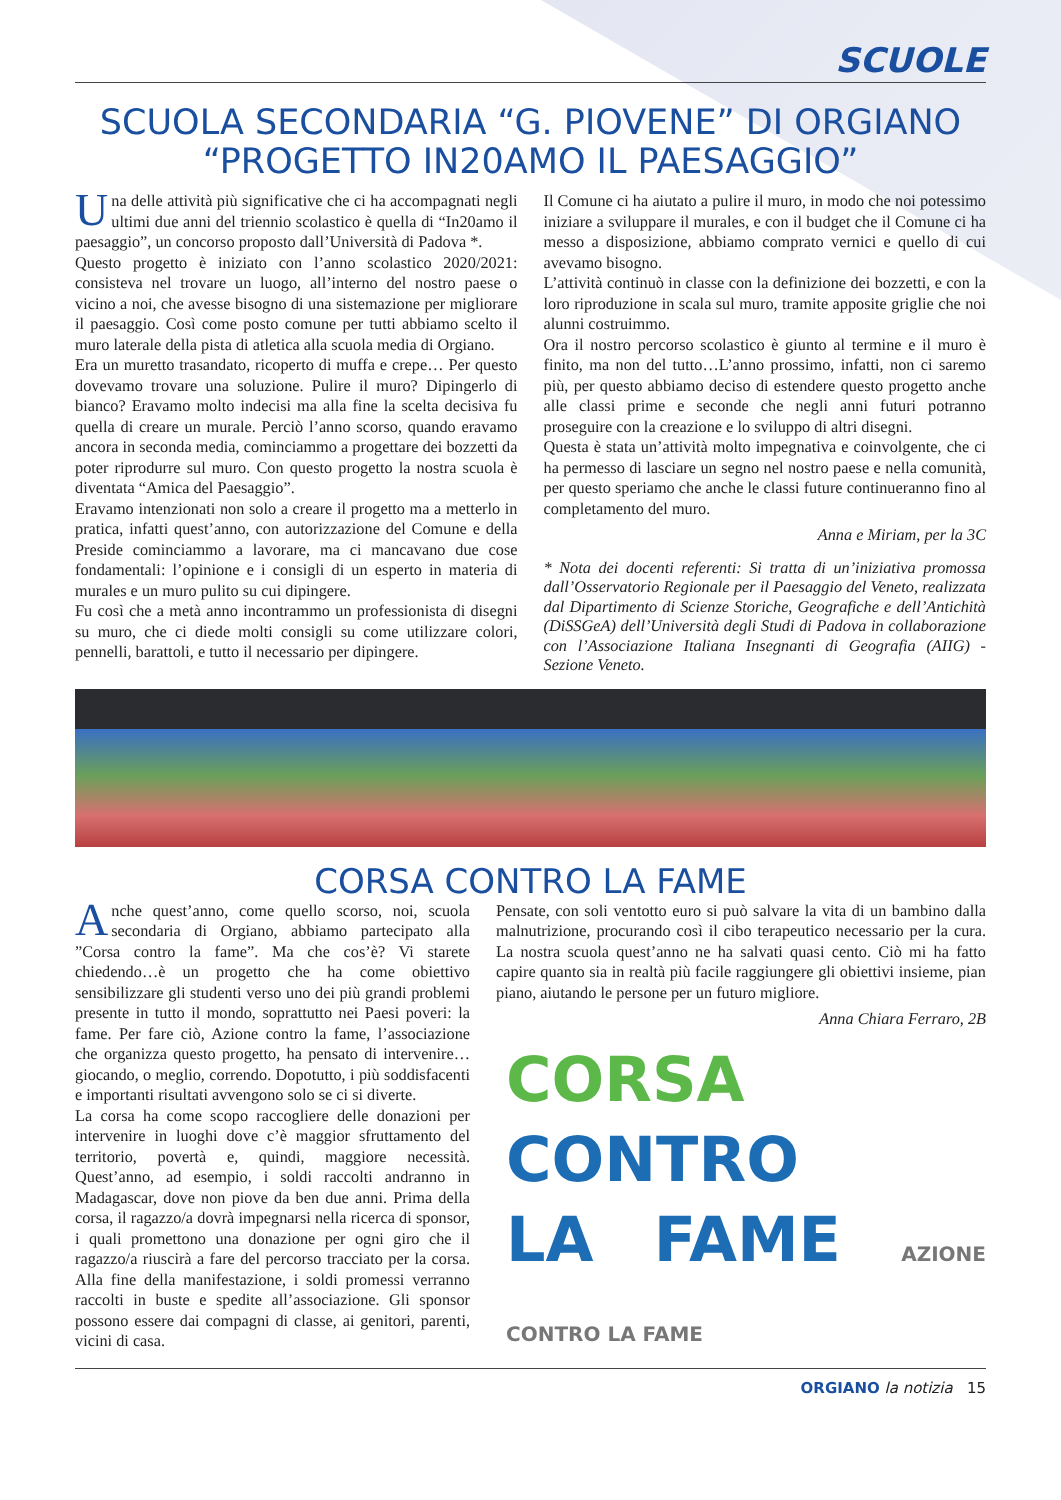SCUOLE
SCUOLA SECONDARIA “G. PIOVENE” DI ORGIANO
“PROGETTO IN20AMO IL PAESAGGIO”
Una delle attività più significative che ci ha accompagnati negli ultimi due anni del triennio scolastico è quella di “In20amo il paesaggio”, un concorso proposto dall’Università di Padova *.
Questo progetto è iniziato con l’anno scolastico 2020/2021: consisteva nel trovare un luogo, all’interno del nostro paese o vicino a noi, che avesse bisogno di una sistemazione per migliorare il paesaggio. Così come posto comune per tutti abbiamo scelto il muro laterale della pista di atletica alla scuola media di Orgiano.
Era un muretto trasandato, ricoperto di muffa e crepe… Per questo dovevamo trovare una soluzione. Pulire il muro? Dipingerlo di bianco? Eravamo molto indecisi ma alla fine la scelta decisiva fu quella di creare un murale. Perciò l’anno scorso, quando eravamo ancora in seconda media, cominciammo a progettare dei bozzetti da poter riprodurre sul muro. Con questo progetto la nostra scuola è diventata “Amica del Paesaggio”.
Eravamo intenzionati non solo a creare il progetto ma a metterlo in pratica, infatti quest’anno, con autorizzazione del Comune e della Preside cominciammo a lavorare, ma ci mancavano due cose fondamentali: l’opinione e i consigli di un esperto in materia di murales e un muro pulito su cui dipingere.
Fu così che a metà anno incontrammo un professionista di disegni su muro, che ci diede molti consigli su come utilizzare colori, pennelli, barattoli, e tutto il necessario per dipingere.
Il Comune ci ha aiutato a pulire il muro, in modo che noi potessimo iniziare a sviluppare il murales, e con il budget che il Comune ci ha messo a disposizione, abbiamo comprato vernici e quello di cui avevamo bisogno.
L’attività continuò in classe con la definizione dei bozzetti, e con la loro riproduzione in scala sul muro, tramite apposite griglie che noi alunni costruimmo.
Ora il nostro percorso scolastico è giunto al termine e il muro è finito, ma non del tutto…L’anno prossimo, infatti, non ci saremo più, per questo abbiamo deciso di estendere questo progetto anche alle classi prime e seconde che negli anni futuri potranno proseguire con la creazione e lo sviluppo di altri disegni.
Questa è stata un’attività molto impegnativa e coinvolgente, che ci ha permesso di lasciare un segno nel nostro paese e nella comunità, per questo speriamo che anche le classi future continueranno fino al completamento del muro.
Anna e Miriam, per la 3C
* Nota dei docenti referenti: Si tratta di un’iniziativa promossa dall’Osservatorio Regionale per il Paesaggio del Veneto, realizzata dal Dipartimento di Scienze Storiche, Geografiche e dell’Antichità (DiSSGeA) dell’Università degli Studi di Padova in collaborazione con l’Associazione Italiana Insegnanti di Geografia (AIIG) - Sezione Veneto.
CORSA CONTRO LA FAME
Anche quest’anno, come quello scorso, noi, scuola secondaria di Orgiano, abbiamo partecipato alla ”Corsa contro la fame”. Ma che cos’è? Vi starete chiedendo…è un progetto che ha come obiettivo sensibilizzare gli studenti verso uno dei più grandi problemi presente in tutto il mondo, soprattutto nei Paesi poveri: la fame. Per fare ciò, Azione contro la fame, l’associazione che organizza questo progetto, ha pensato di intervenire…giocando, o meglio, correndo. Dopotutto, i più soddisfacenti e importanti risultati avvengono solo se ci si diverte.
La corsa ha come scopo raccogliere delle donazioni per intervenire in luoghi dove c’è maggior sfruttamento del territorio, povertà e, quindi, maggiore necessità. Quest’anno, ad esempio, i soldi raccolti andranno in Madagascar, dove non piove da ben due anni. Prima della corsa, il ragazzo/a dovrà impegnarsi nella ricerca di sponsor, i quali promettono una donazione per ogni giro che il ragazzo/a riuscirà a fare del percorso tracciato per la corsa. Alla fine della manifestazione, i soldi promessi verranno raccolti in buste e spedite all’associazione. Gli sponsor possono essere dai compagni di classe, ai genitori, parenti, vicini di casa.
Pensate, con soli ventotto euro si può salvare la vita di un bambino dalla malnutrizione, procurando così il cibo terapeutico necessario per la cura. La nostra scuola quest’anno ne ha salvati quasi cento. Ciò mi ha fatto capire quanto sia in realtà più facile raggiungere gli obiettivi insieme, pian piano, aiutando le persone per un futuro migliore.
Anna Chiara Ferraro, 2B
CORSA
CONTRO
LA FAME AZIONE CONTRO LA FAME
ORGIANO la notizia 15